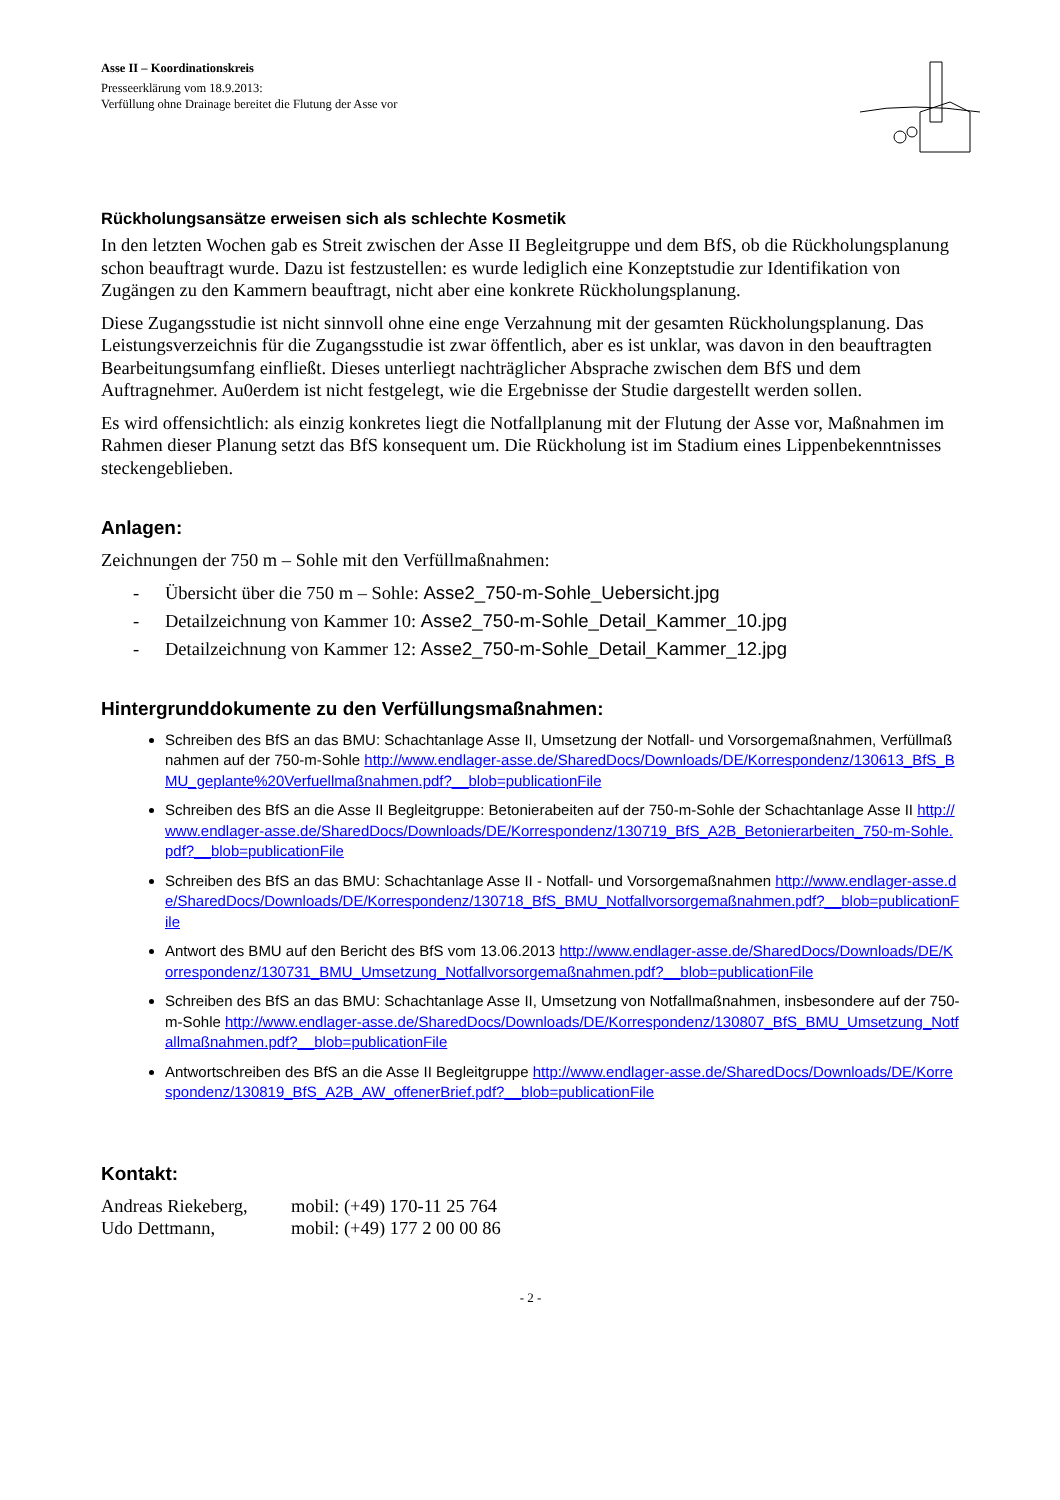Asse II – Koordinationskreis
Presseerklärung vom 18.9.2013:
Verfüllung ohne Drainage bereitet die Flutung der Asse vor
Rückholungsansätze erweisen sich als schlechte Kosmetik
In den letzten Wochen gab es Streit zwischen der Asse II Begleitgruppe und dem BfS, ob die Rückholungsplanung schon beauftragt wurde. Dazu ist festzustellen: es wurde lediglich eine Konzeptstudie zur Identifikation von Zugängen zu den Kammern beauftragt, nicht aber eine konkrete Rückholungsplanung.
Diese Zugangsstudie ist nicht sinnvoll ohne eine enge Verzahnung mit der gesamten Rückholungsplanung. Das Leistungsverzeichnis für die Zugangsstudie ist zwar öffentlich, aber es ist unklar, was davon in den beauftragten Bearbeitungsumfang einfließt. Dieses unterliegt nachträglicher Absprache zwischen dem BfS und dem Auftragnehmer. Au0erdem ist nicht festgelegt, wie die Ergebnisse der Studie dargestellt werden sollen.
Es wird offensichtlich: als einzig konkretes liegt die Notfallplanung mit der Flutung der Asse vor, Maßnahmen im Rahmen dieser Planung setzt das BfS konsequent um. Die Rückholung ist im Stadium eines Lippenbekenntnisses steckengeblieben.
Anlagen:
Zeichnungen der 750 m – Sohle mit den Verfüllmaßnahmen:
- Übersicht über die 750 m – Sohle: Asse2_750-m-Sohle_Uebersicht.jpg
- Detailzeichnung von Kammer 10: Asse2_750-m-Sohle_Detail_Kammer_10.jpg
- Detailzeichnung von Kammer 12: Asse2_750-m-Sohle_Detail_Kammer_12.jpg
Hintergrunddokumente zu den Verfüllungsmaßnahmen:
Schreiben des BfS an das BMU: Schachtanlage Asse II, Umsetzung der Notfall- und Vorsorgemaßnahmen, Verfüllmaßnahmen auf der 750-m-Sohle http://www.endlager-asse.de/SharedDocs/Downloads/DE/Korrespondenz/130613_BfS_BMU_geplante%20Verfuellmaßnahmen.pdf?__blob=publicationFile
Schreiben des BfS an die Asse II Begleitgruppe: Betonierabeiten auf der 750-m-Sohle der Schachtanlage Asse II http://www.endlager-asse.de/SharedDocs/Downloads/DE/Korrespondenz/130719_BfS_A2B_Betonierarbeiten_750-m-Sohle.pdf?__blob=publicationFile
Schreiben des BfS an das BMU: Schachtanlage Asse II - Notfall- und Vorsorgemaßnahmen http://www.endlager-asse.de/SharedDocs/Downloads/DE/Korrespondenz/130718_BfS_BMU_Notfallvorsorgemaßnahmen.pdf?__blob=publicationFile
Antwort des BMU auf den Bericht des BfS vom 13.06.2013 http://www.endlager-asse.de/SharedDocs/Downloads/DE/Korrespondenz/130731_BMU_Umsetzung_Notfallvorsorgemaßnahmen.pdf?__blob=publicationFile
Schreiben des BfS an das BMU: Schachtanlage Asse II, Umsetzung von Notfallmaßnahmen, insbesondere auf der 750-m-Sohle http://www.endlager-asse.de/SharedDocs/Downloads/DE/Korrespondenz/130807_BfS_BMU_Umsetzung_Notfallmaßnahmen.pdf?__blob=publicationFile
Antwortschreiben des BfS an die Asse II Begleitgruppe http://www.endlager-asse.de/SharedDocs/Downloads/DE/Korrespondenz/130819_BfS_A2B_AW_offenerBrief.pdf?__blob=publicationFile
Kontakt:
Andreas Riekeberg,
mobil: (+49) 170-11 25 764
Udo Dettmann, mobil: (+49) 177 2 00 00 86
- 2 -